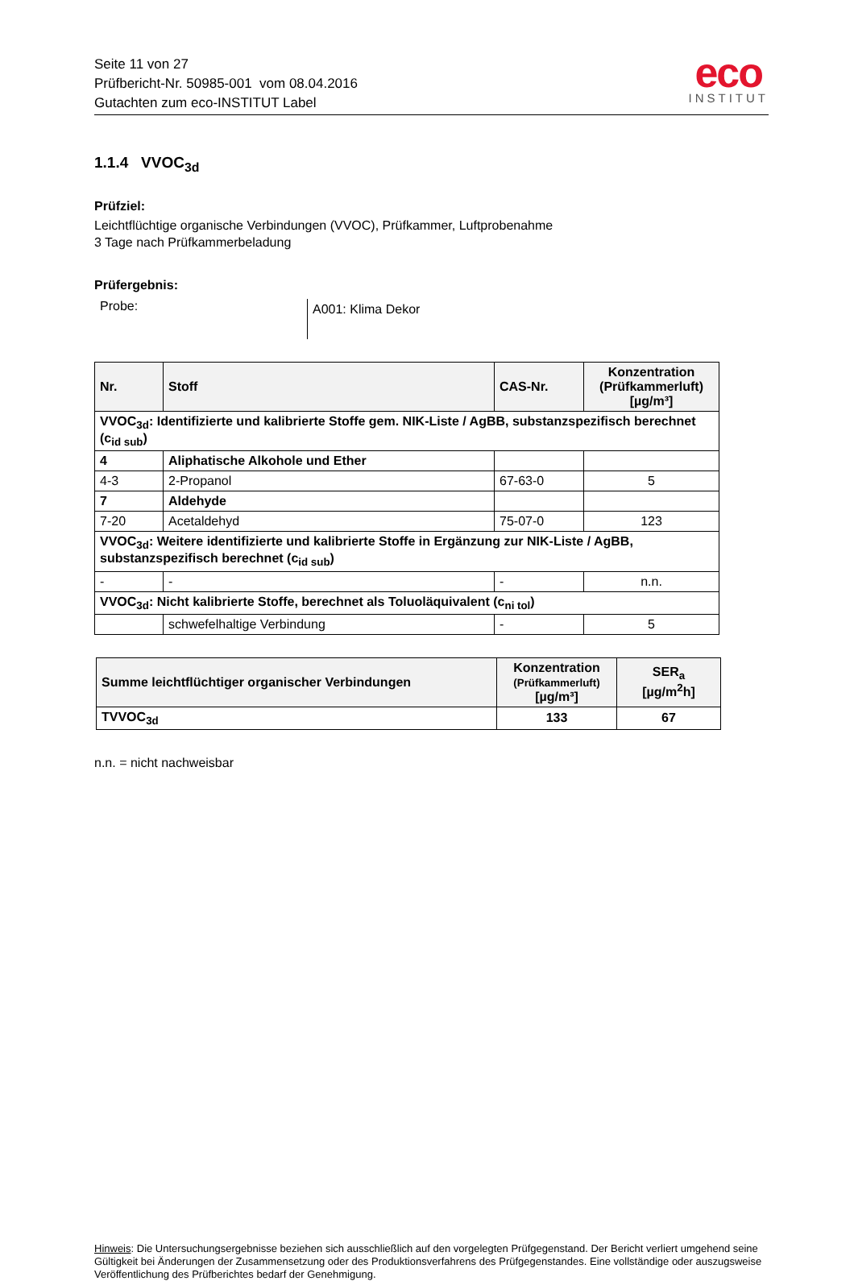Seite 11 von 27
Prüfbericht-Nr. 50985-001 vom 08.04.2016
Gutachten zum eco-INSTITUT Label
eco
INSTITUT
1.1.4 VVOC<sub>3d</sub>
Prüfziel:
Leichtflüchtige organische Verbindungen (VVOC), Prüfkammer, Luftprobenahme
3 Tage nach Prüfkammerbeladung
Prüfergebnis:
Probe:
A001: Klima Dekor
| Nr. | Stoff | CAS-Nr. | Konzentration (Prüfkammerluft) [µg/m³] |
| --- | --- | --- | --- |
| VVOC<sub>3d</sub>: Identifizierte und kalibrierte Stoffe gem. NIK-Liste / AgBB, substanzspezifisch berechnet (c<sub>id sub</sub>) | | | |
| 4 | Aliphatische Alkohole und Ether | | |
| 4-3 | 2-Propanol | 67-63-0 | 5 |
| 7 | Aldehyde | | |
| 7-20 | Acetaldehyd | 75-07-0 | 123 |
| VVOC<sub>3d</sub>: Weitere identifizierte und kalibrierte Stoffe in Ergänzung zur NIK-Liste / AgBB, substanzspezifisch berechnet (c<sub>id sub</sub>) | | | |
| - | - | - | n.n. |
| VVOC<sub>3d</sub>: Nicht kalibrierte Stoffe, berechnet als Toluoläquivalent (c<sub>ni tol</sub>) | | | |
| | schwefelhaltige Verbindung | - | 5 |
| Summe leichtflüchtiger organischer Verbindungen | Konzentration (Prüfkammerluft) [µg/m³] | SER<sub>a</sub> [µg/m<sup>2</sup>h] |
| --- | --- | --- |
| TVVOC<sub>3d</sub> | 133 | 67 |
n.n. = nicht nachweisbar
Hinweis: Die Untersuchungsergebnisse beziehen sich ausschließlich auf den vorgelegten Prüfgegenstand. Der Bericht verliert umgehend seine Gültigkeit bei Änderungen der Zusammensetzung oder des Produktionsverfahrens des Prüfgegenstandes. Eine vollständige oder auszugsweise Veröffentlichung des Prüfberichtes bedarf der Genehmigung.